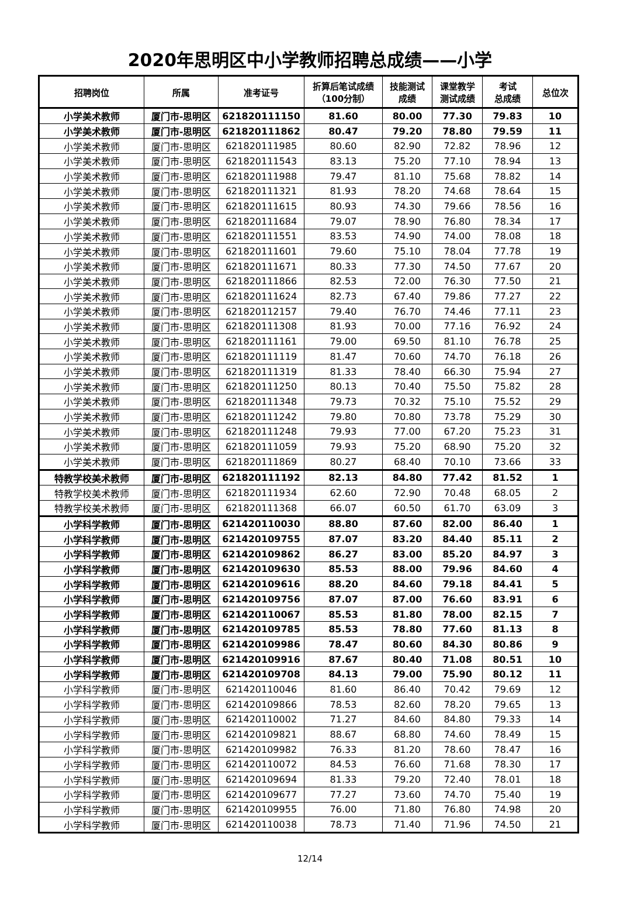2020年思明区中小学教师招聘总成绩——小学
| 招聘岗位 | 所属 | 准考证号 | 折算后笔试成绩 （100分制） | 技能测试 成绩 | 课堂教学 测试成绩 | 考试 总成绩 | 总位次 |
| --- | --- | --- | --- | --- | --- | --- | --- |
| 小学美术教师 | 厦门市-思明区 | 621820111150 | 81.60 | 80.00 | 77.30 | 79.83 | 10 |
| 小学美术教师 | 厦门市-思明区 | 621820111862 | 80.47 | 79.20 | 78.80 | 79.59 | 11 |
| 小学美术教师 | 厦门市-思明区 | 621820111985 | 80.60 | 82.90 | 72.82 | 78.96 | 12 |
| 小学美术教师 | 厦门市-思明区 | 621820111543 | 83.13 | 75.20 | 77.10 | 78.94 | 13 |
| 小学美术教师 | 厦门市-思明区 | 621820111988 | 79.47 | 81.10 | 75.68 | 78.82 | 14 |
| 小学美术教师 | 厦门市-思明区 | 621820111321 | 81.93 | 78.20 | 74.68 | 78.64 | 15 |
| 小学美术教师 | 厦门市-思明区 | 621820111615 | 80.93 | 74.30 | 79.66 | 78.56 | 16 |
| 小学美术教师 | 厦门市-思明区 | 621820111684 | 79.07 | 78.90 | 76.80 | 78.34 | 17 |
| 小学美术教师 | 厦门市-思明区 | 621820111551 | 83.53 | 74.90 | 74.00 | 78.08 | 18 |
| 小学美术教师 | 厦门市-思明区 | 621820111601 | 79.60 | 75.10 | 78.04 | 77.78 | 19 |
| 小学美术教师 | 厦门市-思明区 | 621820111671 | 80.33 | 77.30 | 74.50 | 77.67 | 20 |
| 小学美术教师 | 厦门市-思明区 | 621820111866 | 82.53 | 72.00 | 76.30 | 77.50 | 21 |
| 小学美术教师 | 厦门市-思明区 | 621820111624 | 82.73 | 67.40 | 79.86 | 77.27 | 22 |
| 小学美术教师 | 厦门市-思明区 | 621820112157 | 79.40 | 76.70 | 74.46 | 77.11 | 23 |
| 小学美术教师 | 厦门市-思明区 | 621820111308 | 81.93 | 70.00 | 77.16 | 76.92 | 24 |
| 小学美术教师 | 厦门市-思明区 | 621820111161 | 79.00 | 69.50 | 81.10 | 76.78 | 25 |
| 小学美术教师 | 厦门市-思明区 | 621820111119 | 81.47 | 70.60 | 74.70 | 76.18 | 26 |
| 小学美术教师 | 厦门市-思明区 | 621820111319 | 81.33 | 78.40 | 66.30 | 75.94 | 27 |
| 小学美术教师 | 厦门市-思明区 | 621820111250 | 80.13 | 70.40 | 75.50 | 75.82 | 28 |
| 小学美术教师 | 厦门市-思明区 | 621820111348 | 79.73 | 70.32 | 75.10 | 75.52 | 29 |
| 小学美术教师 | 厦门市-思明区 | 621820111242 | 79.80 | 70.80 | 73.78 | 75.29 | 30 |
| 小学美术教师 | 厦门市-思明区 | 621820111248 | 79.93 | 77.00 | 67.20 | 75.23 | 31 |
| 小学美术教师 | 厦门市-思明区 | 621820111059 | 79.93 | 75.20 | 68.90 | 75.20 | 32 |
| 小学美术教师 | 厦门市-思明区 | 621820111869 | 80.27 | 68.40 | 70.10 | 73.66 | 33 |
| 特教学校美术教师 | 厦门市-思明区 | 621820111192 | 82.13 | 84.80 | 77.42 | 81.52 | 1 |
| 特教学校美术教师 | 厦门市-思明区 | 621820111934 | 62.60 | 72.90 | 70.48 | 68.05 | 2 |
| 特教学校美术教师 | 厦门市-思明区 | 621820111368 | 66.07 | 60.50 | 61.70 | 63.09 | 3 |
| 小学科学教师 | 厦门市-思明区 | 621420110030 | 88.80 | 87.60 | 82.00 | 86.40 | 1 |
| 小学科学教师 | 厦门市-思明区 | 621420109755 | 87.07 | 83.20 | 84.40 | 85.11 | 2 |
| 小学科学教师 | 厦门市-思明区 | 621420109862 | 86.27 | 83.00 | 85.20 | 84.97 | 3 |
| 小学科学教师 | 厦门市-思明区 | 621420109630 | 85.53 | 88.00 | 79.96 | 84.60 | 4 |
| 小学科学教师 | 厦门市-思明区 | 621420109616 | 88.20 | 84.60 | 79.18 | 84.41 | 5 |
| 小学科学教师 | 厦门市-思明区 | 621420109756 | 87.07 | 87.00 | 76.60 | 83.91 | 6 |
| 小学科学教师 | 厦门市-思明区 | 621420110067 | 85.53 | 81.80 | 78.00 | 82.15 | 7 |
| 小学科学教师 | 厦门市-思明区 | 621420109785 | 85.53 | 78.80 | 77.60 | 81.13 | 8 |
| 小学科学教师 | 厦门市-思明区 | 621420109986 | 78.47 | 80.60 | 84.30 | 80.86 | 9 |
| 小学科学教师 | 厦门市-思明区 | 621420109916 | 87.67 | 80.40 | 71.08 | 80.51 | 10 |
| 小学科学教师 | 厦门市-思明区 | 621420109708 | 84.13 | 79.00 | 75.90 | 80.12 | 11 |
| 小学科学教师 | 厦门市-思明区 | 621420110046 | 81.60 | 86.40 | 70.42 | 79.69 | 12 |
| 小学科学教师 | 厦门市-思明区 | 621420109866 | 78.53 | 82.60 | 78.20 | 79.65 | 13 |
| 小学科学教师 | 厦门市-思明区 | 621420110002 | 71.27 | 84.60 | 84.80 | 79.33 | 14 |
| 小学科学教师 | 厦门市-思明区 | 621420109821 | 88.67 | 68.80 | 74.60 | 78.49 | 15 |
| 小学科学教师 | 厦门市-思明区 | 621420109982 | 76.33 | 81.20 | 78.60 | 78.47 | 16 |
| 小学科学教师 | 厦门市-思明区 | 621420110072 | 84.53 | 76.60 | 71.68 | 78.30 | 17 |
| 小学科学教师 | 厦门市-思明区 | 621420109694 | 81.33 | 79.20 | 72.40 | 78.01 | 18 |
| 小学科学教师 | 厦门市-思明区 | 621420109677 | 77.27 | 73.60 | 74.70 | 75.40 | 19 |
| 小学科学教师 | 厦门市-思明区 | 621420109955 | 76.00 | 71.80 | 76.80 | 74.98 | 20 |
| 小学科学教师 | 厦门市-思明区 | 621420110038 | 78.73 | 71.40 | 71.96 | 74.50 | 21 |
12/14